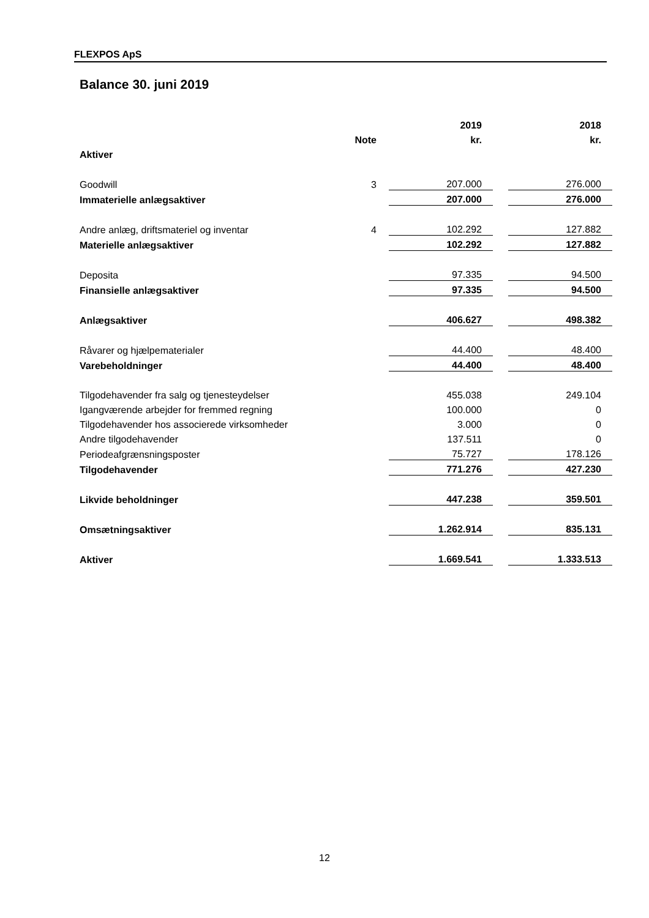FLEXPOS ApS
Balance 30. juni 2019
| | | 2019 | | 2018 |
| | Note | kr. | | kr. |
| Aktiver | | | | |
| Goodwill | 3 | 207.000 | | 276.000 |
| Immaterielle anlægsaktiver | | 207.000 | | 276.000 |
| Andre anlæg, driftsmateriel og inventar | 4 | 102.292 | | 127.882 |
| Materielle anlægsaktiver | | 102.292 | | 127.882 |
| Deposita | | 97.335 | | 94.500 |
| Finansielle anlægsaktiver | | 97.335 | | 94.500 |
| Anlægsaktiver | | 406.627 | | 498.382 |
| Råvarer og hjælpematerialer | | 44.400 | | 48.400 |
| Varebeholdninger | | 44.400 | | 48.400 |
| Tilgodehavender fra salg og tjenesteydelser | | 455.038 | | 249.104 |
| Igangværende arbejder for fremmed regning | | 100.000 | | 0 |
| Tilgodehavender hos associerede virksomheder | | 3.000 | | 0 |
| Andre tilgodehavender | | 137.511 | | 0 |
| Periodeafgrænsningsposter | | 75.727 | | 178.126 |
| Tilgodehavender | | 771.276 | | 427.230 |
| Likvide beholdninger | | 447.238 | | 359.501 |
| Omsætningsaktiver | | 1.262.914 | | 835.131 |
| Aktiver | | 1.669.541 | | 1.333.513 |
12